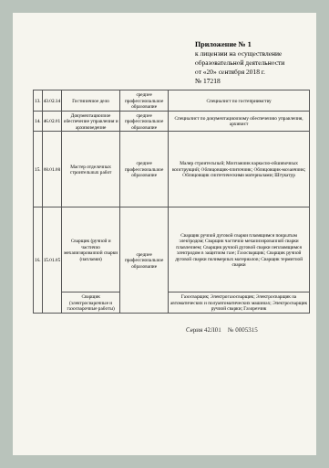Приложение № 1
к лицензии на осуществление образовательной деятельности
от «20» сентября 2018 г.
№ 17218
| 13. | 43.02.14 | Гостиничное дело | среднее профессиональное образование | Специалист по гостеприимству |
| 14. | 46.02.01 | Документационное обеспечение управления и архивоведение | среднее профессиональное образование | Специалист по документационному обеспечению управления, архивист |
| 15. | 08.01.08 | Мастер отделочных строительных работ | среднее профессиональное образование | Маляр строительный; Монтажник каркасно-обшивочных конструкций; Облицовщик-плиточник; Облицовщик-мозаичник; Облицовщик синтетическими материалами; Штукатур |
| 16. | 15.01.05 | Сварщик (ручной и частично механизированной сварки (наплавки) | среднее профессиональное образование | Сварщик ручной дуговой сварки плавящимся покрытым электродом; Сварщик частично механизированной сварки плавлением; Сварщик ручной дуговой сварки неплавящимся электродом в защитном газе; Газосварщик; Сварщик ручной дуговой сварки полимерных материалов; Сварщик термитной сварки |
| | | Сварщик (электросварочные и газосварочные работы) | | Газосварщик; Электрогазосварщик; Электросварщик на автоматических и полуавтоматических машинах; Электросварщик ручной сварки; Газорезчик |
Серия 42Л01 № 0005315